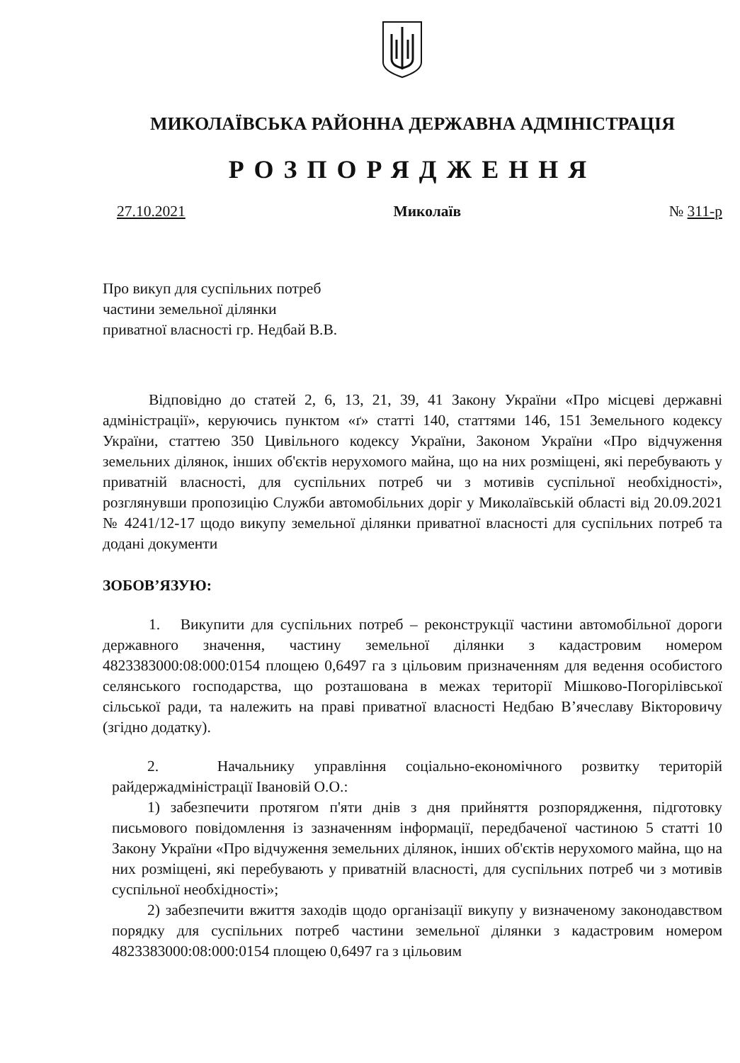МИКОЛАЇВСЬКА РАЙОННА ДЕРЖАВНА АДМІНІСТРАЦІЯ
РОЗПОРЯДЖЕННЯ
27.10.2021 Миколаїв № 311-р
Про викуп для суспільних потреб
частини земельної ділянки
приватної власності гр. Недбай В.В.
Відповідно до статей 2, 6, 13, 21, 39, 41 Закону України «Про місцеві державні адміністрації», керуючись пунктом «ґ» статті 140, статтями 146, 151 Земельного кодексу України, статтею 350 Цивільного кодексу України, Законом України «Про відчуження земельних ділянок, інших об'єктів нерухомого майна, що на них розміщені, які перебувають у приватній власності, для суспільних потреб чи з мотивів суспільної необхідності», розглянувши пропозицію Служби автомобільних доріг у Миколаївській області від 20.09.2021 № 4241/12-17 щодо викупу земельної ділянки приватної власності для суспільних потреб та додані документи
ЗОБОВ’ЯЗУЮ:
1. Викупити для суспільних потреб – реконструкції частини автомобільної дороги державного значення, частину земельної ділянки з кадастровим номером 4823383000:08:000:0154 площею 0,6497 га з цільовим призначенням для ведення особистого селянського господарства, що розташована в межах території Мішково-Погорілівської сільської ради, та належить на праві приватної власності Недбаю В’ячеславу Вікторовичу (згідно додатку).
2. Начальнику управління соціально-економічного розвитку територій райдержадміністрації Івановій О.О.:
1) забезпечити протягом п'яти днів з дня прийняття розпорядження, підготовку письмового повідомлення із зазначенням інформації, передбаченої частиною 5 статті 10 Закону України «Про відчуження земельних ділянок, інших об'єктів нерухомого майна, що на них розміщені, які перебувають у приватній власності, для суспільних потреб чи з мотивів суспільної необхідності»;
2) забезпечити вжиття заходів щодо організації викупу у визначеному законодавством порядку для суспільних потреб частини земельної ділянки з кадастровим номером 4823383000:08:000:0154 площею 0,6497 га з цільовим